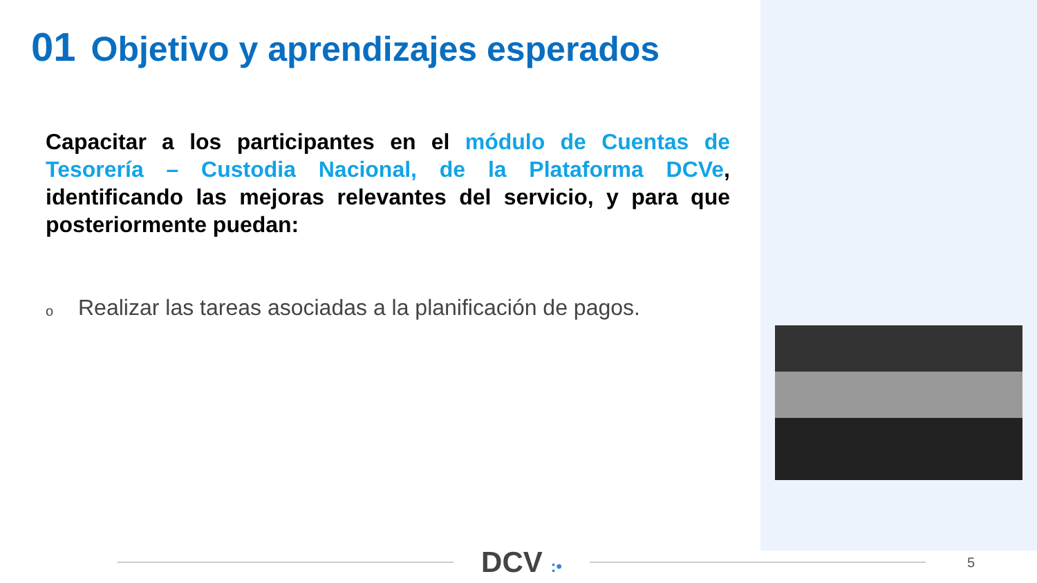01 Objetivo y aprendizajes esperados
Capacitar a los participantes en el módulo de Cuentas de Tesorería – Custodia Nacional, de la Plataforma DCVe, identificando las mejoras relevantes del servicio, y para que posteriormente puedan:
o
Realizar las tareas asociadas a la planificación de pagos.
DCV :•
5